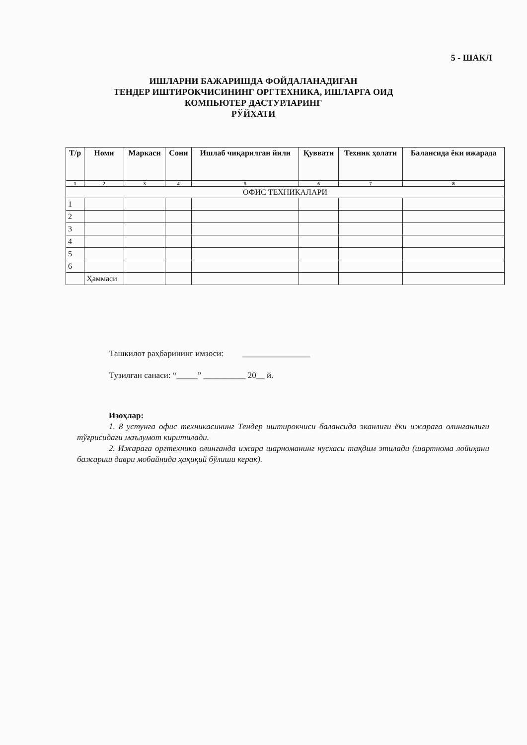5 - ШАКЛ
ИШЛАРНИ БАЖАРИШДА ФОЙДАЛАНАДИГАН
ТЕНДЕР ИШТИРОКЧИСИНИНГ ОРГТЕХНИКА, ИШЛАРГА ОИД
КОМПЬЮТЕР ДАСТУРЛАРИНГ
РЎЙХАТИ
| Т/р | Номи | Маркаси | Сони | Ишлаб чиқарилган йили | Қуввати | Техник ҳолати | Балансида ёки ижарада |
| --- | --- | --- | --- | --- | --- | --- | --- |
| 1 | 2 | 3 | 4 | 5 | 6 | 7 | 8 |
| ОФИС ТЕХНИКАЛАРИ | | | | | | | |
| 1 | | | | | | | |
| 2 | | | | | | | |
| 3 | | | | | | | |
| 4 | | | | | | | |
| 5 | | | | | | | |
| 6 | | | | | | | |
| | Ҳаммаси | | | | | | |
Ташкилот раҳбарининг имзоси: ________________
Тузилган санаси: “_____” __________ 20__ й.
Изоҳлар:
1. 8 устунга офис техникасининг Тендер иштирокчиси балансида эканлиги ёки ижарага олинганлиги тўғрисидаги маълумот киритилади.
2. Ижарага оргтехника олинганда ижара шарноманинг нусхаси тақдим этилади (шартнома лойиҳани бажариш даври мобайнида ҳақиқий бўлиши керак).